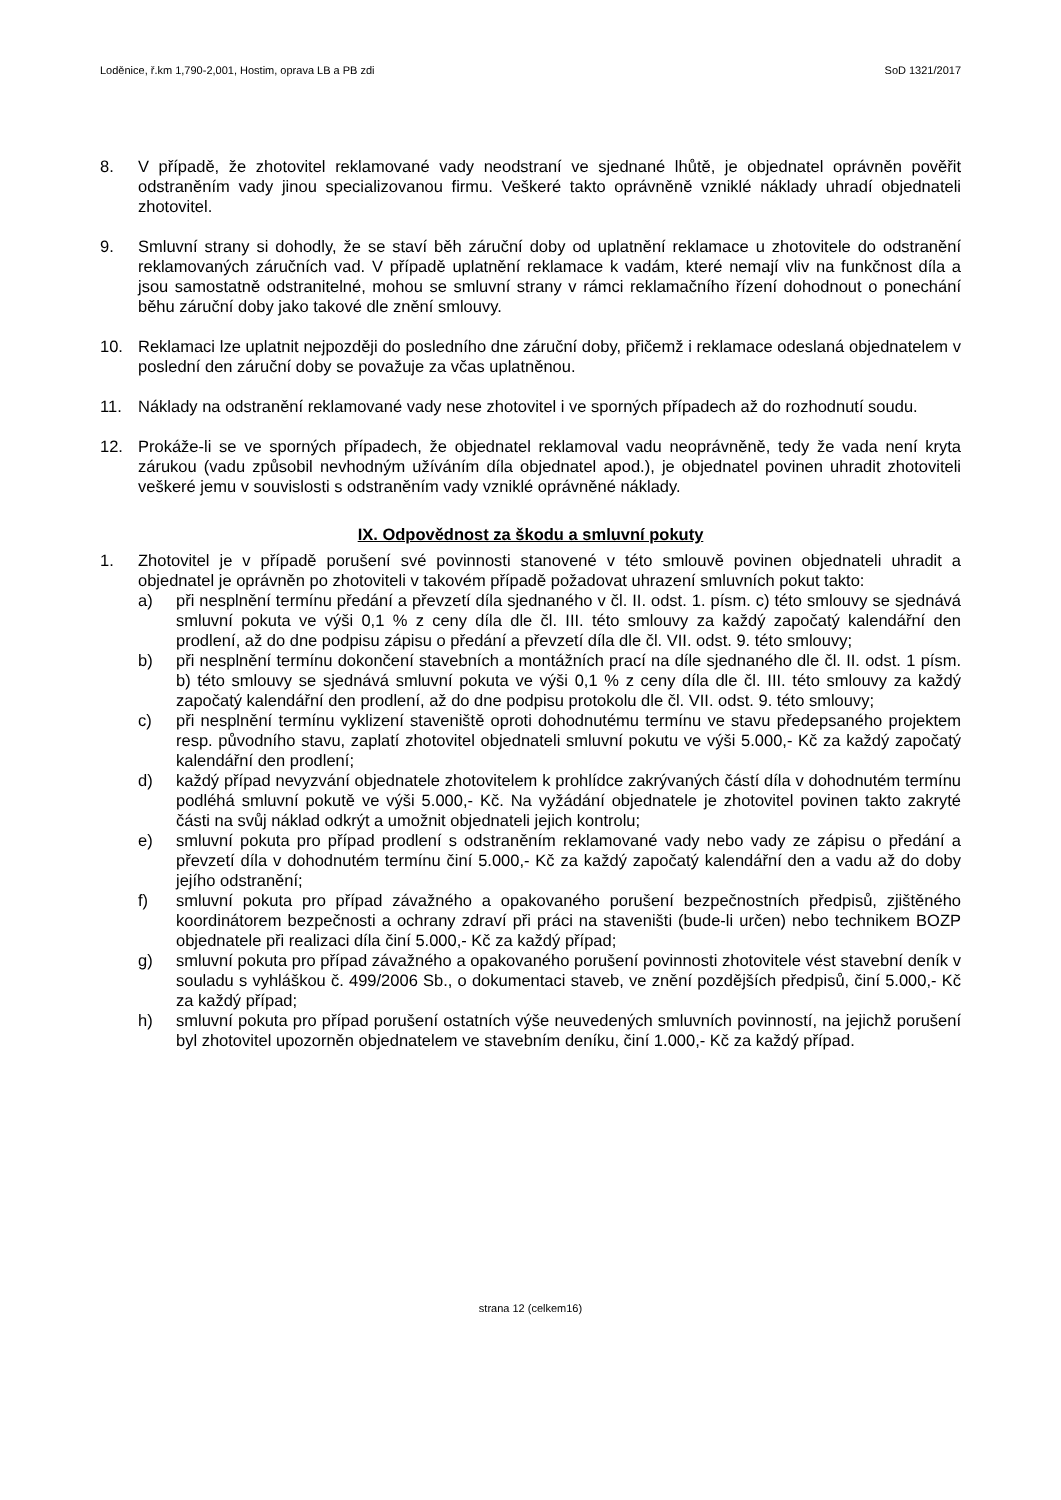Loděnice, ř.km 1,790-2,001, Hostim, oprava LB a PB zdi SoD 1321/2017
8. V případě, že zhotovitel reklamované vady neodstraní ve sjednané lhůtě, je objednatel oprávněn pověřit odstraněním vady jinou specializovanou firmu. Veškeré takto oprávněně vzniklé náklady uhradí objednateli zhotovitel.
9. Smluvní strany si dohodly, že se staví běh záruční doby od uplatnění reklamace u zhotovitele do odstranění reklamovaných záručních vad. V případě uplatnění reklamace k vadám, které nemají vliv na funkčnost díla a jsou samostatně odstranitelné, mohou se smluvní strany v rámci reklamačního řízení dohodnout o ponechání běhu záruční doby jako takové dle znění smlouvy.
10. Reklamaci lze uplatnit nejpozději do posledního dne záruční doby, přičemž i reklamace odeslaná objednatelem v poslední den záruční doby se považuje za včas uplatněnou.
11. Náklady na odstranění reklamované vady nese zhotovitel i ve sporných případech až do rozhodnutí soudu.
12. Prokáže-li se ve sporných případech, že objednatel reklamoval vadu neoprávněně, tedy že vada není kryta zárukou (vadu způsobil nevhodným užíváním díla objednatel apod.), je objednatel povinen uhradit zhotoviteli veškeré jemu v souvislosti s odstraněním vady vzniklé oprávněné náklady.
IX. Odpovědnost za škodu a smluvní pokuty
1. Zhotovitel je v případě porušení své povinnosti stanovené v této smlouvě povinen objednateli uhradit a objednatel je oprávněn po zhotoviteli v takovém případě požadovat uhrazení smluvních pokut takto:
a) při nesplnění termínu předání a převzetí díla sjednaného v čl. II. odst. 1. písm. c) této smlouvy se sjednává smluvní pokuta ve výši 0,1 % z ceny díla dle čl. III. této smlouvy za každý započatý kalendářní den prodlení, až do dne podpisu zápisu o předání a převzetí díla dle čl. VII. odst. 9. této smlouvy;
b) při nesplnění termínu dokončení stavebních a montážních prací na díle sjednaného dle čl. II. odst. 1 písm. b) této smlouvy se sjednává smluvní pokuta ve výši 0,1 % z ceny díla dle čl. III. této smlouvy za každý započatý kalendářní den prodlení, až do dne podpisu protokolu dle čl. VII. odst. 9. této smlouvy;
c) při nesplnění termínu vyklizení staveniště oproti dohodnutému termínu ve stavu předepsaného projektem resp. původního stavu, zaplatí zhotovitel objednateli smluvní pokutu ve výši 5.000,- Kč za každý započatý kalendářní den prodlení;
d) každý případ nevyzvání objednatele zhotovitelem k prohlídce zakrývaných částí díla v dohodnutém termínu podléhá smluvní pokutě ve výši 5.000,- Kč. Na vyžádání objednatele je zhotovitel povinen takto zakryté části na svůj náklad odkrýt a umožnit objednateli jejich kontrolu;
e) smluvní pokuta pro případ prodlení s odstraněním reklamované vady nebo vady ze zápisu o předání a převzetí díla v dohodnutém termínu činí 5.000,- Kč za každý započatý kalendářní den a vadu až do doby jejího odstranění;
f) smluvní pokuta pro případ závažného a opakovaného porušení bezpečnostních předpisů, zjištěného koordinátorem bezpečnosti a ochrany zdraví při práci na staveništi (bude-li určen) nebo technikem BOZP objednatele při realizaci díla činí 5.000,- Kč za každý případ;
g) smluvní pokuta pro případ závažného a opakovaného porušení povinnosti zhotovitele vést stavební deník v souladu s vyhláškou č. 499/2006 Sb., o dokumentaci staveb, ve znění pozdějších předpisů, činí 5.000,- Kč za každý případ;
h) smluvní pokuta pro případ porušení ostatních výše neuvedených smluvních povinností, na jejichž porušení byl zhotovitel upozorněn objednatelem ve stavebním deníku, činí 1.000,- Kč za každý případ.
strana 12 (celkem16)